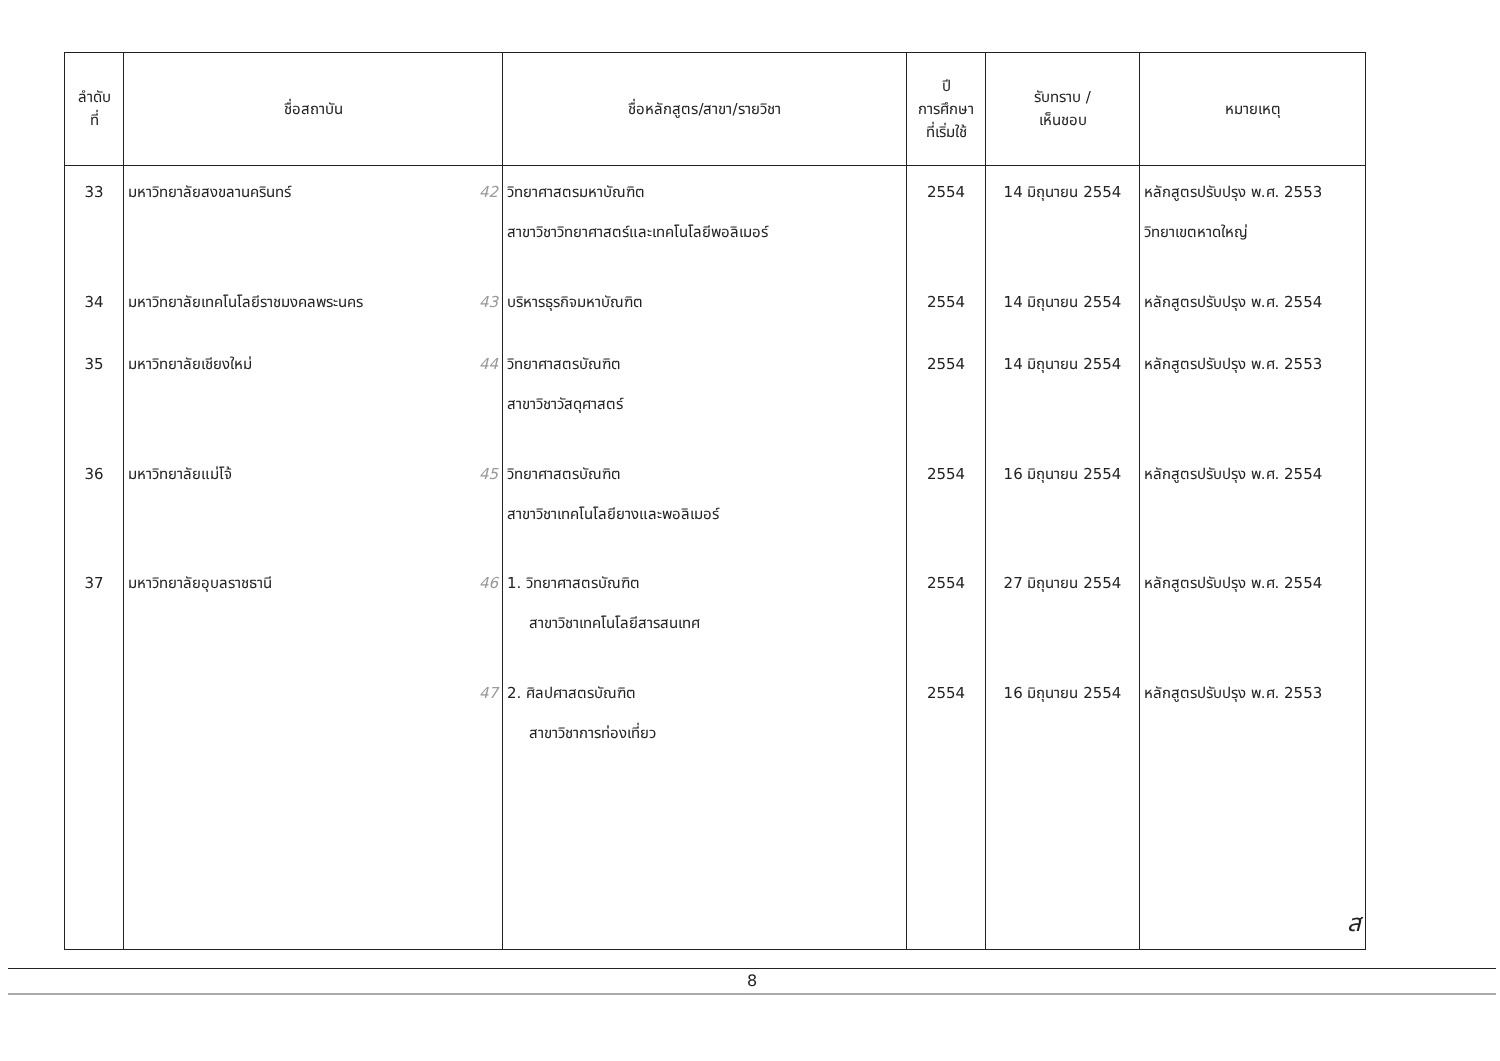| ลำดับ ที่ | ชื่อสถาบัน | ชื่อหลักสูตร/สาขา/รายวิชา | ปี การศึกษา ที่เริ่มใช้ | รับทราบ / เห็นชอบ | หมายเหตุ |
| --- | --- | --- | --- | --- | --- |
| 33 | มหาวิทยาลัยสงขลานครินทร์ 42 | วิทยาศาสตรมหาบัณฑิต สาขาวิชาวิทยาศาสตร์และเทคโนโลยีพอลิเมอร์ | 2554 | 14 มิถุนายน 2554 | หลักสูตรปรับปรุง พ.ศ. 2553 วิทยาเขตหาดใหญ่ |
| 34 | มหาวิทยาลัยเทคโนโลยีราชมงคลพระนคร 43 | บริหารธุรกิจมหาบัณฑิต | 2554 | 14 มิถุนายน 2554 | หลักสูตรปรับปรุง พ.ศ. 2554 |
| 35 | มหาวิทยาลัยเชียงใหม่ 44 | วิทยาศาสตรบัณฑิต สาขาวิชาวัสดุศาสตร์ | 2554 | 14 มิถุนายน 2554 | หลักสูตรปรับปรุง พ.ศ. 2553 |
| 36 | มหาวิทยาลัยแม่โจ้ 45 | วิทยาศาสตรบัณฑิต สาขาวิชาเทคโนโลยียางและพอลิเมอร์ | 2554 | 16 มิถุนายน 2554 | หลักสูตรปรับปรุง พ.ศ. 2554 |
| 37 | มหาวิทยาลัยอุบลราชธานี 46 | 1. วิทยาศาสตรบัณฑิต สาขาวิชาเทคโนโลยีสารสนเทศ | 2554 | 27 มิถุนายน 2554 | หลักสูตรปรับปรุง พ.ศ. 2554 |
| | 47 | 2. ศิลปศาสตรบัณฑิต สาขาวิชาการท่องเที่ยว | 2554 | 16 มิถุนายน 2554 | หลักสูตรปรับปรุง พ.ศ. 2553 |
| | | | | | ส |
8